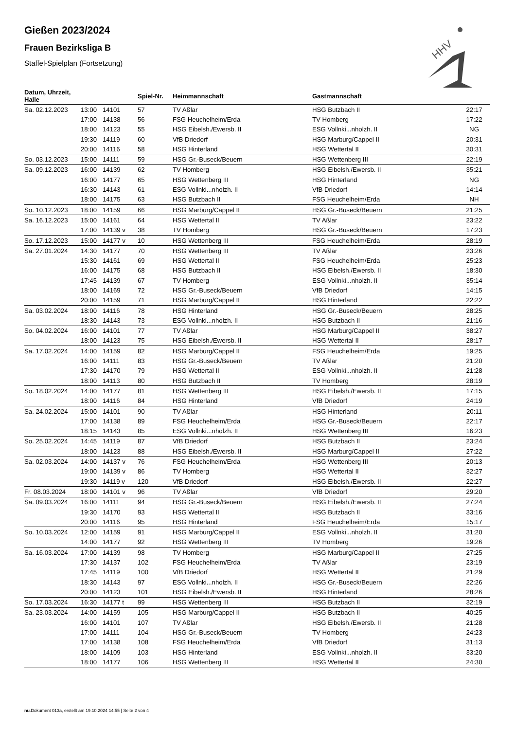HHV
Gießen 2023/2024
Frauen Bezirksliga B
Staffel-Spielplan (Fortsetzung)
| Datum, Uhrzeit, Halle | | | Spiel-Nr. | Heimmannschaft | Gastmannschaft | |
| --- | --- | --- | --- | --- | --- | --- |
| Sa. 02.12.2023 | 13:00 | 14101 | 57 | TV Aßlar | HSG Butzbach II | 22:17 |
| | 17:00 | 14138 | 56 | FSG Heuchelheim/Erda | TV Homberg | 17:22 |
| | 18:00 | 14123 | 55 | HSG Eibelsh./Ewersb. II | ESG Vollnki...nholzh. II | NG |
| | 19:30 | 14119 | 60 | VfB Driedorf | HSG Marburg/Cappel II | 20:31 |
| | 20:00 | 14116 | 58 | HSG Hinterland | HSG Wettertal II | 30:31 |
| So. 03.12.2023 | 15:00 | 14111 | 59 | HSG Gr.-Buseck/Beuern | HSG Wettenberg III | 22:19 |
| Sa. 09.12.2023 | 16:00 | 14139 | 62 | TV Homberg | HSG Eibelsh./Ewersb. II | 35:21 |
| | 16:00 | 14177 | 65 | HSG Wettenberg III | HSG Hinterland | NG |
| | 16:30 | 14143 | 61 | ESG Vollnki...nholzh. II | VfB Driedorf | 14:14 |
| | 18:00 | 14175 | 63 | HSG Butzbach II | FSG Heuchelheim/Erda | NH |
| So. 10.12.2023 | 18:00 | 14159 | 66 | HSG Marburg/Cappel II | HSG Gr.-Buseck/Beuern | 21:25 |
| Sa. 16.12.2023 | 15:00 | 14161 | 64 | HSG Wettertal II | TV Aßlar | 23:22 |
| | 17:00 | 14139 v | 38 | TV Homberg | HSG Gr.-Buseck/Beuern | 17:23 |
| So. 17.12.2023 | 15:00 | 14177 v | 10 | HSG Wettenberg III | FSG Heuchelheim/Erda | 28:19 |
| Sa. 27.01.2024 | 14:30 | 14177 | 70 | HSG Wettenberg III | TV Aßlar | 23:26 |
| | 15:30 | 14161 | 69 | HSG Wettertal II | FSG Heuchelheim/Erda | 25:23 |
| | 16:00 | 14175 | 68 | HSG Butzbach II | HSG Eibelsh./Ewersb. II | 18:30 |
| | 17:45 | 14139 | 67 | TV Homberg | ESG Vollnki...nholzh. II | 35:14 |
| | 18:00 | 14169 | 72 | HSG Gr.-Buseck/Beuern | VfB Driedorf | 14:15 |
| | 20:00 | 14159 | 71 | HSG Marburg/Cappel II | HSG Hinterland | 22:22 |
| Sa. 03.02.2024 | 18:00 | 14116 | 78 | HSG Hinterland | HSG Gr.-Buseck/Beuern | 28:25 |
| | 18:30 | 14143 | 73 | ESG Vollnki...nholzh. II | HSG Butzbach II | 21:16 |
| So. 04.02.2024 | 16:00 | 14101 | 77 | TV Aßlar | HSG Marburg/Cappel II | 38:27 |
| | 18:00 | 14123 | 75 | HSG Eibelsh./Ewersb. II | HSG Wettertal II | 28:17 |
| Sa. 17.02.2024 | 14:00 | 14159 | 82 | HSG Marburg/Cappel II | FSG Heuchelheim/Erda | 19:25 |
| | 16:00 | 14111 | 83 | HSG Gr.-Buseck/Beuern | TV Aßlar | 21:20 |
| | 17:30 | 14170 | 79 | HSG Wettertal II | ESG Vollnki...nholzh. II | 21:28 |
| | 18:00 | 14113 | 80 | HSG Butzbach II | TV Homberg | 28:19 |
| So. 18.02.2024 | 14:00 | 14177 | 81 | HSG Wettenberg III | HSG Eibelsh./Ewersb. II | 17:15 |
| | 18:00 | 14116 | 84 | HSG Hinterland | VfB Driedorf | 24:19 |
| Sa. 24.02.2024 | 15:00 | 14101 | 90 | TV Aßlar | HSG Hinterland | 20:11 |
| | 17:00 | 14138 | 89 | FSG Heuchelheim/Erda | HSG Gr.-Buseck/Beuern | 22:17 |
| | 18:15 | 14143 | 85 | ESG Vollnki...nholzh. II | HSG Wettenberg III | 16:23 |
| So. 25.02.2024 | 14:45 | 14119 | 87 | VfB Driedorf | HSG Butzbach II | 23:24 |
| | 18:00 | 14123 | 88 | HSG Eibelsh./Ewersb. II | HSG Marburg/Cappel II | 27:22 |
| Sa. 02.03.2024 | 14:00 | 14137 v | 76 | FSG Heuchelheim/Erda | HSG Wettenberg III | 20:13 |
| | 19:00 | 14139 v | 86 | TV Homberg | HSG Wettertal II | 32:27 |
| | 19:30 | 14119 v | 120 | VfB Driedorf | HSG Eibelsh./Ewersb. II | 22:27 |
| Fr. 08.03.2024 | 18:00 | 14101 v | 96 | TV Aßlar | VfB Driedorf | 29:20 |
| Sa. 09.03.2024 | 16:00 | 14111 | 94 | HSG Gr.-Buseck/Beuern | HSG Eibelsh./Ewersb. II | 27:24 |
| | 19:30 | 14170 | 93 | HSG Wettertal II | HSG Butzbach II | 33:16 |
| | 20:00 | 14116 | 95 | HSG Hinterland | FSG Heuchelheim/Erda | 15:17 |
| So. 10.03.2024 | 12:00 | 14159 | 91 | HSG Marburg/Cappel II | ESG Vollnki...nholzh. II | 31:20 |
| | 14:00 | 14177 | 92 | HSG Wettenberg III | TV Homberg | 19:26 |
| Sa. 16.03.2024 | 17:00 | 14139 | 98 | TV Homberg | HSG Marburg/Cappel II | 27:25 |
| | 17:30 | 14137 | 102 | FSG Heuchelheim/Erda | TV Aßlar | 23:19 |
| | 17:45 | 14119 | 100 | VfB Driedorf | HSG Wettertal II | 21:29 |
| | 18:30 | 14143 | 97 | ESG Vollnki...nholzh. II | HSG Gr.-Buseck/Beuern | 22:26 |
| | 20:00 | 14123 | 101 | HSG Eibelsh./Ewersb. II | HSG Hinterland | 28:26 |
| So. 17.03.2024 | 16:30 | 14177 t | 99 | HSG Wettenberg III | HSG Butzbach II | 32:19 |
| Sa. 23.03.2024 | 14:00 | 14159 | 105 | HSG Marburg/Cappel II | HSG Butzbach II | 40:25 |
| | 16:00 | 14101 | 107 | TV Aßlar | HSG Eibelsh./Ewersb. II | 21:28 |
| | 17:00 | 14111 | 104 | HSG Gr.-Buseck/Beuern | TV Homberg | 24:23 |
| | 17:00 | 14138 | 108 | FSG Heuchelheim/Erda | VfB Driedorf | 31:13 |
| | 18:00 | 14109 | 103 | HSG Hinterland | ESG Vollnki...nholzh. II | 33:20 |
| | 18:00 | 14177 | 106 | HSG Wettenberg III | HSG Wettertal II | 24:30 |
nu.Dokument 013a, erstellt am 19.10.2024 14:55 | Seite 2 von 4